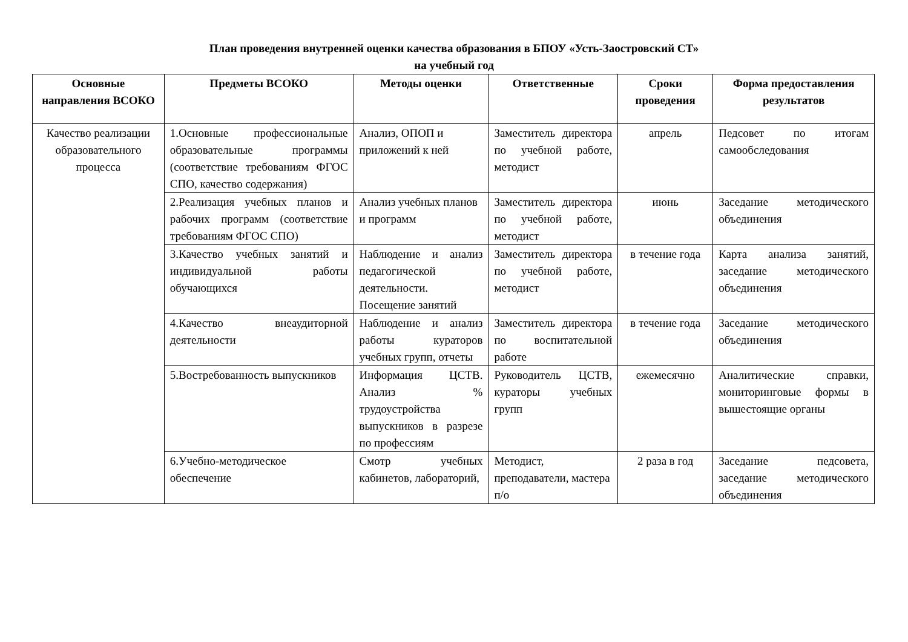План проведения внутренней оценки качества образования в БПОУ «Усть-Заостровский СТ»
на учебный год
| Основные направления ВСОКО | Предметы ВСОКО | Методы оценки | Ответственные | Сроки проведения | Форма предоставления результатов |
| --- | --- | --- | --- | --- | --- |
| Качество реализации образовательного процесса | 1.Основные профессиональные образовательные программы (соответствие требованиям ФГОС СПО, качество содержания) | Анализ, ОПОП и приложений к ней | Заместитель директора по учебной работе, методист | апрель | Педсовет по итогам самообследования |
| | 2.Реализация учебных планов и рабочих программ (соответствие требованиям ФГОС СПО) | Анализ учебных планов и программ | Заместитель директора по учебной работе, методист | июнь | Заседание методического объединения |
| | 3.Качество учебных занятий и индивидуальной работы обучающихся | Наблюдение и анализ педагогической деятельности. Посещение занятий | Заместитель директора по учебной работе, методист | в течение года | Карта анализа занятий, заседание методического объединения |
| | 4.Качество внеаудиторной деятельности | Наблюдение и анализ работы кураторов учебных групп, отчеты | Заместитель директора по воспитательной работе | в течение года | Заседание методического объединения |
| | 5.Востребованность выпускников | Информация ЦСТВ. Анализ % трудоустройства выпускников в разрезе по профессиям | Руководитель ЦСТВ, кураторы учебных групп | ежемесячно | Аналитические справки, мониторинговые формы в вышестоящие органы |
| | 6.Учебно-методическое обеспечение | Смотр учебных кабинетов, лабораторий, | Методист, преподаватели, мастера п/о | 2 раза в год | Заседание педсовета, заседание методического объединения |